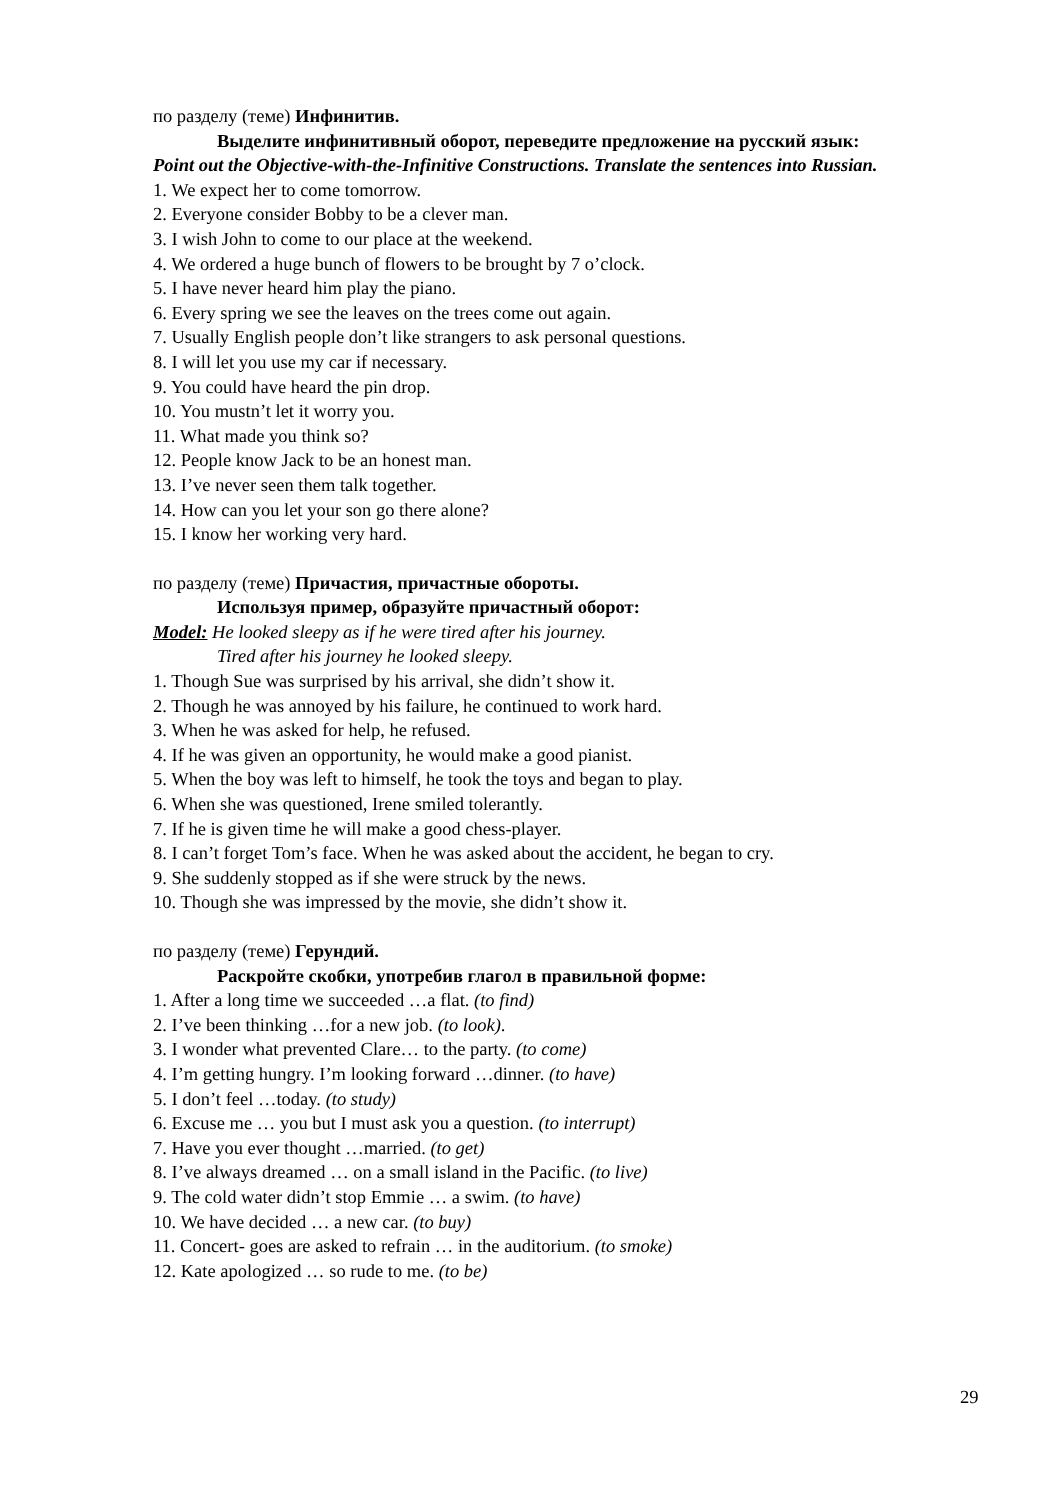по разделу (теме) Инфинитив.
Выделите инфинитивный оборот, переведите предложение на русский язык:
Point out the Objective-with-the-Infinitive Constructions. Translate the sentences into Russian.
1. We expect her to come tomorrow.
2. Everyone consider Bobby to be a clever man.
3. I wish John to come to our place at the weekend.
4. We ordered a huge bunch of flowers to be brought by 7 o’clock.
5. I have never heard him play the piano.
6. Every spring we see the leaves on the trees come out again.
7. Usually English people don’t like strangers to ask personal questions.
8. I will let you use my car if necessary.
9. You could have heard the pin drop.
10. You mustn’t let it worry you.
11. What made you think so?
12. People know Jack to be an honest man.
13. I’ve never seen them talk together.
14. How can you let your son go there alone?
15. I know her working very hard.
по разделу (теме) Причастия, причастные обороты.
Используя пример, образуйте причастный оборот:
Model: He looked sleepy as if he were tired after his journey.
Tired after his journey he looked sleepy.
1. Though Sue was surprised by his arrival, she didn’t show it.
2. Though he was annoyed by his failure, he continued to work hard.
3. When he was asked for help, he refused.
4. If he was given an opportunity, he would make a good pianist.
5. When the boy was left to himself, he took the toys and began to play.
6. When she was questioned, Irene smiled tolerantly.
7. If he is given time he will make a good chess-player.
8. I can’t forget Tom’s face. When he was asked about the accident, he began to cry.
9. She suddenly stopped as if she were struck by the news.
10. Though she was impressed by the movie, she didn’t show it.
по разделу (теме) Герундий.
Раскройте скобки, употребив глагол в правильной форме:
1. After a long time we succeeded …a flat. (to find)
2. I’ve been thinking …for a new job. (to look).
3. I wonder what prevented Clare… to the party. (to come)
4. I’m getting hungry. I’m looking forward …dinner. (to have)
5. I don’t feel …today. (to study)
6. Excuse me … you but I must ask you a question. (to interrupt)
7. Have you ever thought …married. (to get)
8. I’ve always dreamed … on a small island in the Pacific. (to live)
9. The cold water didn’t stop Emmie … a swim. (to have)
10. We have decided … a new car. (to buy)
11. Concert- goes are asked to refrain … in the auditorium. (to smoke)
12. Kate apologized … so rude to me. (to be)
29